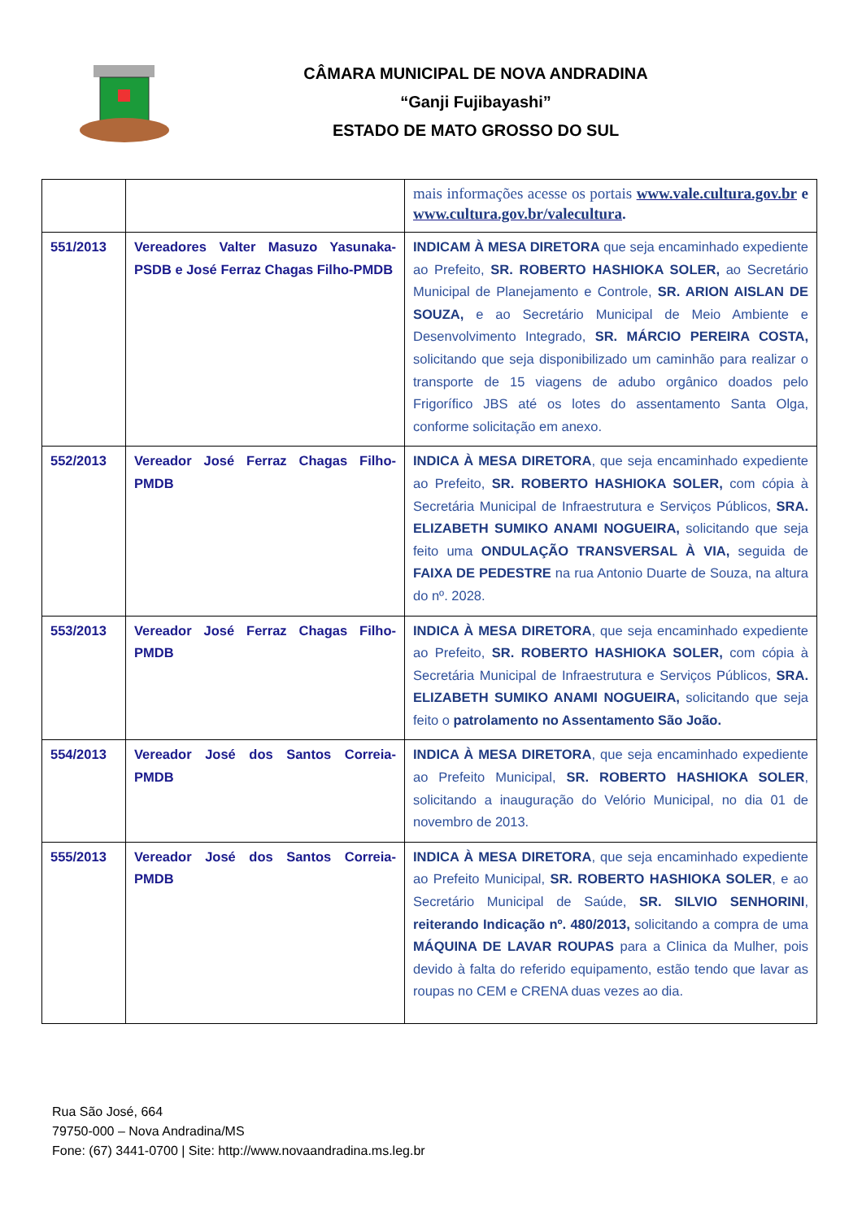CÂMARA MUNICIPAL DE NOVA ANDRADINA
“Ganji Fujibayashi”
ESTADO DE MATO GROSSO DO SUL
| | | mais informações acesse os portais www.vale.cultura.gov.br e www.cultura.gov.br/valecultura . |
| 551/2013 | Vereadores Valter Masuzo Yasunaka-PSDB e José Ferraz Chagas Filho-PMDB | INDICAM À MESA DIRETORA que seja encaminhado expediente ao Prefeito, SR. ROBERTO HASHIOKA SOLER, ao Secretário Municipal de Planejamento e Controle, SR. ARION AISLAN DE SOUZA, e ao Secretário Municipal de Meio Ambiente e Desenvolvimento Integrado, SR. MÁRCIO PEREIRA COSTA, solicitando que seja disponibilizado um caminhão para realizar o transporte de 15 viagens de adubo orgânico doados pelo Frigorífico JBS até os lotes do assentamento Santa Olga, conforme solicitação em anexo. |
| 552/2013 | Vereador José Ferraz Chagas Filho-PMDB | INDICA À MESA DIRETORA , que seja encaminhado expediente ao Prefeito, SR. ROBERTO HASHIOKA SOLER, com cópia à Secretária Municipal de Infraestrutura e Serviços Públicos, SRA. ELIZABETH SUMIKO ANAMI NOGUEIRA, solicitando que seja feito uma ONDULAÇÃO TRANSVERSAL À VIA, seguida de FAIXA DE PEDESTRE na rua Antonio Duarte de Souza, na altura do nº. 2028. |
| 553/2013 | Vereador José Ferraz Chagas Filho-PMDB | INDICA À MESA DIRETORA , que seja encaminhado expediente ao Prefeito, SR. ROBERTO HASHIOKA SOLER, com cópia à Secretária Municipal de Infraestrutura e Serviços Públicos, SRA. ELIZABETH SUMIKO ANAMI NOGUEIRA, solicitando que seja feito o patrolamento no Assentamento São João. |
| 554/2013 | Vereador José dos Santos Correia-PMDB | INDICA À MESA DIRETORA , que seja encaminhado expediente ao Prefeito Municipal, SR. ROBERTO HASHIOKA SOLER , solicitando a inauguração do Velório Municipal, no dia 01 de novembro de 2013. |
| 555/2013 | Vereador José dos Santos Correia-PMDB | INDICA À MESA DIRETORA , que seja encaminhado expediente ao Prefeito Municipal, SR. ROBERTO HASHIOKA SOLER , e ao Secretário Municipal de Saúde, SR. SILVIO SENHORINI , reiterando Indicação nº. 480/2013, solicitando a compra de uma MÁQUINA DE LAVAR ROUPAS para a Clinica da Mulher, pois devido à falta do referido equipamento, estão tendo que lavar as roupas no CEM e CRENA duas vezes ao dia. |
Rua São José, 664
79750-000 – Nova Andradina/MS
Fone: (67) 3441-0700 | Site: http://www.novaandradina.ms.leg.br